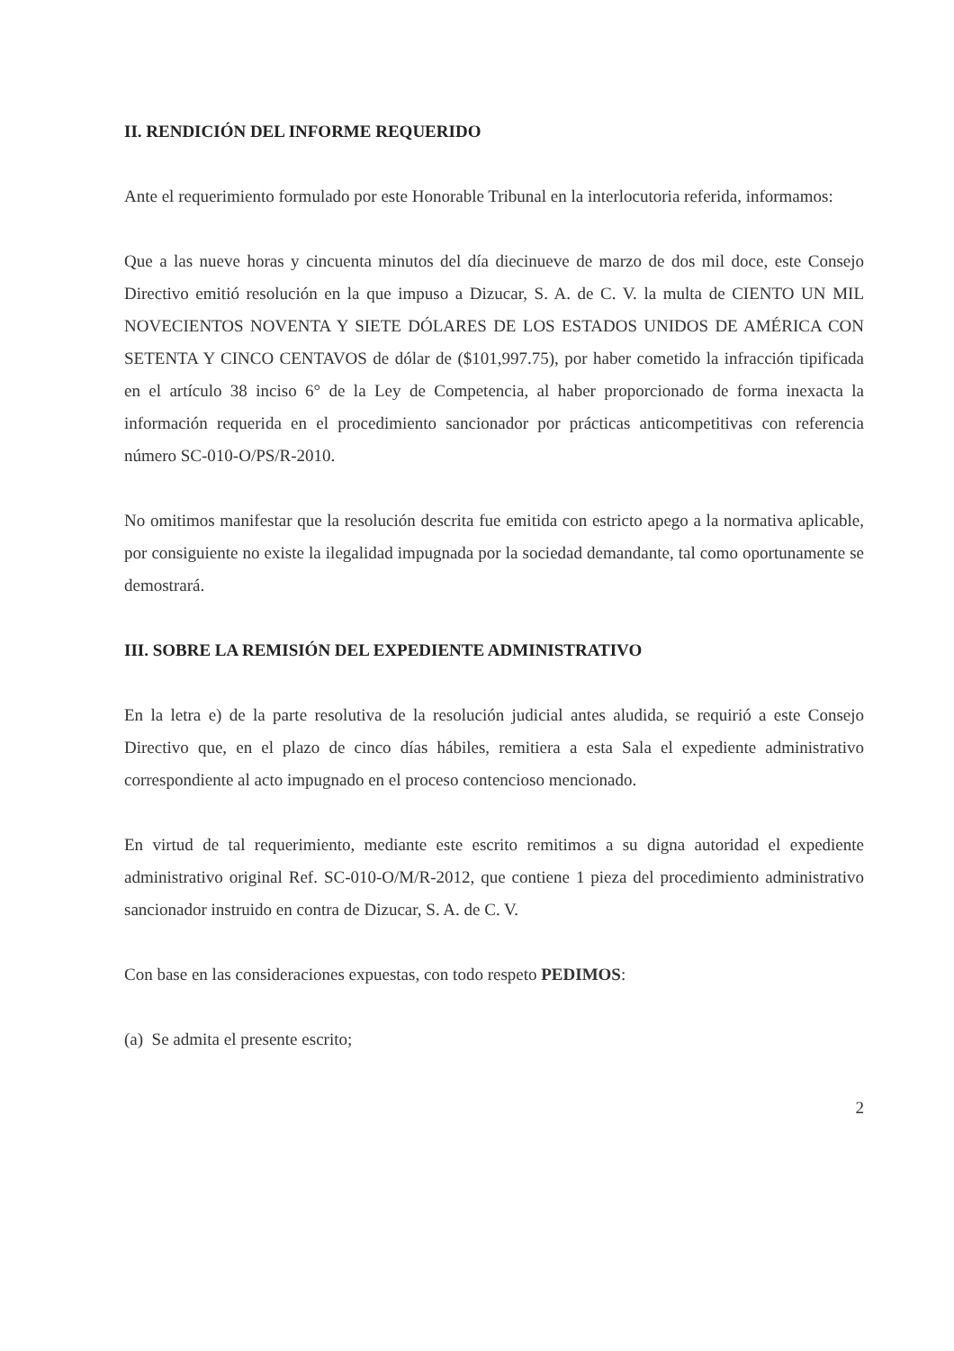II. RENDICIÓN DEL INFORME REQUERIDO
Ante el requerimiento formulado por este Honorable Tribunal en la interlocutoria referida, informamos:
Que a las nueve horas y cincuenta minutos del día diecinueve de marzo de dos mil doce, este Consejo Directivo emitió resolución en la que impuso a Dizucar, S. A. de C. V. la multa de CIENTO UN MIL NOVECIENTOS NOVENTA Y SIETE DÓLARES DE LOS ESTADOS UNIDOS DE AMÉRICA CON SETENTA Y CINCO CENTAVOS de dólar de ($101,997.75), por haber cometido la infracción tipificada en el artículo 38 inciso 6° de la Ley de Competencia, al haber proporcionado de forma inexacta la información requerida en el procedimiento sancionador por prácticas anticompetitivas con referencia número SC-010-O/PS/R-2010.
No omitimos manifestar que la resolución descrita fue emitida con estricto apego a la normativa aplicable, por consiguiente no existe la ilegalidad impugnada por la sociedad demandante, tal como oportunamente se demostrará.
III. SOBRE LA REMISIÓN DEL EXPEDIENTE ADMINISTRATIVO
En la letra e) de la parte resolutiva de la resolución judicial antes aludida, se requirió a este Consejo Directivo que, en el plazo de cinco días hábiles, remitiera a esta Sala el expediente administrativo correspondiente al acto impugnado en el proceso contencioso mencionado.
En virtud de tal requerimiento, mediante este escrito remitimos a su digna autoridad el expediente administrativo original Ref. SC-010-O/M/R-2012, que contiene 1 pieza del procedimiento administrativo sancionador instruido en contra de Dizucar, S. A. de C. V.
Con base en las consideraciones expuestas, con todo respeto PEDIMOS:
(a) Se admita el presente escrito;
2